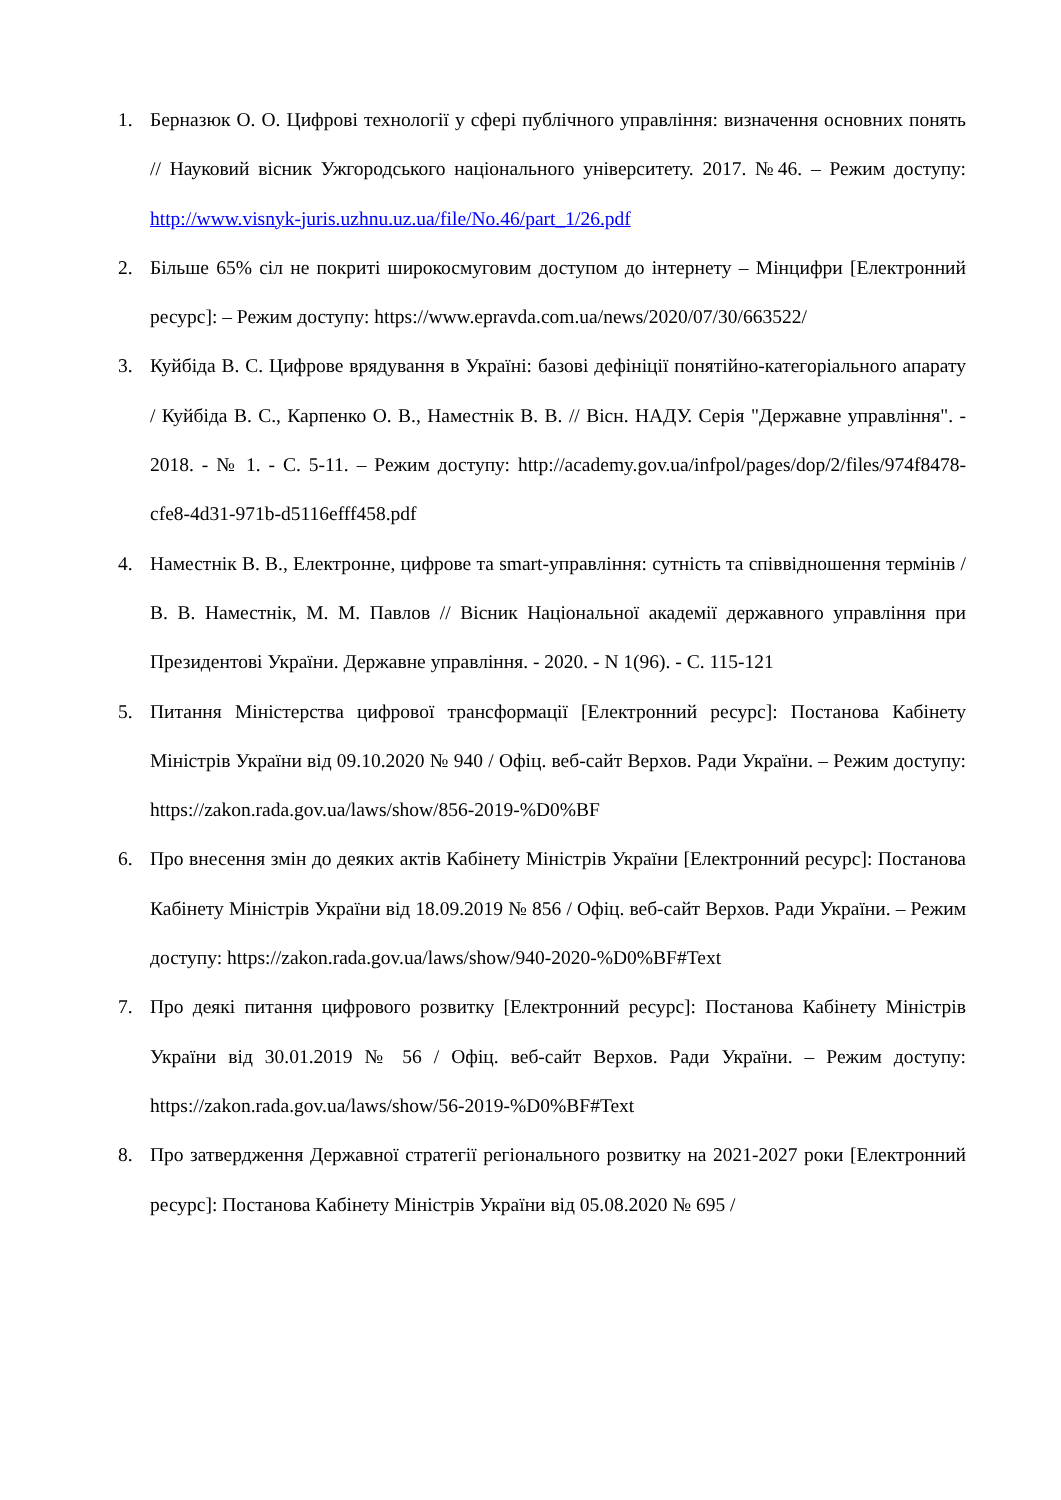1. Берназюк О. О. Цифрові технології у сфері публічного управління: визначення основних понять // Науковий вісник Ужгородського національного університету. 2017. №46. – Режим доступу: http://www.visnyk-juris.uzhnu.uz.ua/file/No.46/part_1/26.pdf
2. Більше 65% сіл не покриті широкосмуговим доступом до інтернету – Мінцифри [Електронний ресурс]: – Режим доступу: https://www.epravda.com.ua/news/2020/07/30/663522/
3. Куйбіда В. С. Цифрове врядування в Україні: базові дефініції понятійно-категоріального апарату / Куйбіда В. С., Карпенко О. В., Наместнік В. В. // Вісн. НАДУ. Серія "Державне управління". - 2018. - № 1. - С. 5-11. – Режим доступу: http://academy.gov.ua/infpol/pages/dop/2/files/974f8478-cfe8-4d31-971b-d5116efff458.pdf
4. Наместнік В. В., Електронне, цифрове та smart-управління: сутність та співвідношення термінів / В. В. Наместнік, М. М. Павлов // Вісник Національної академії державного управління при Президентові України. Державне управління. - 2020. - N 1(96). - С. 115-121
5. Питання Міністерства цифрової трансформації [Електронний ресурс]: Постанова Кабінету Міністрів України від 09.10.2020 № 940 / Офіц. веб-сайт Верхов. Ради України. – Режим доступу: https://zakon.rada.gov.ua/laws/show/856-2019-%D0%BF
6. Про внесення змін до деяких актів Кабінету Міністрів України [Електронний ресурс]: Постанова Кабінету Міністрів України від 18.09.2019 № 856 / Офіц. веб-сайт Верхов. Ради України. – Режим доступу: https://zakon.rada.gov.ua/laws/show/940-2020-%D0%BF#Text
7. Про деякі питання цифрового розвитку [Електронний ресурс]: Постанова Кабінету Міністрів України від 30.01.2019 № 56 / Офіц. веб-сайт Верхов. Ради України. – Режим доступу: https://zakon.rada.gov.ua/laws/show/56-2019-%D0%BF#Text
8. Про затвердження Державної стратегії регіонального розвитку на 2021-2027 роки [Електронний ресурс]: Постанова Кабінету Міністрів України від 05.08.2020 № 695 /